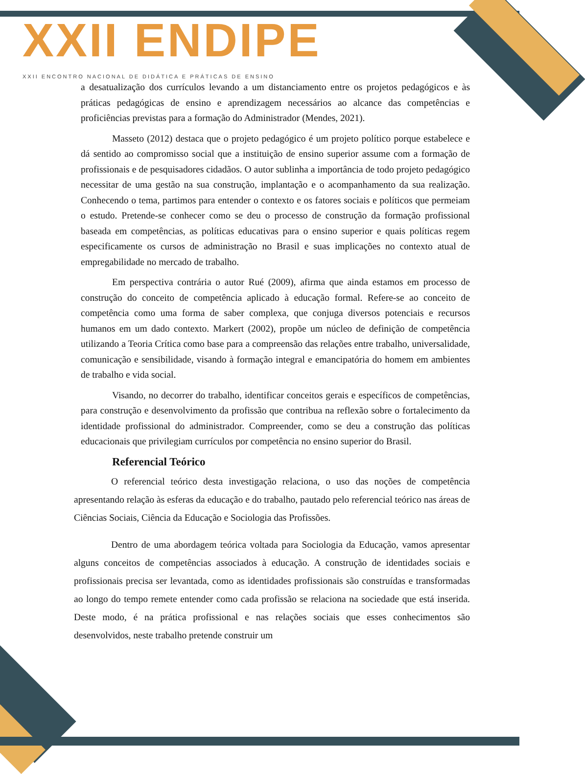XXII ENDIPE
XXII ENCONTRO NACIONAL DE DIDÁTICA E PRÁTICAS DE ENSINO
a desatualização dos currículos levando a um distanciamento entre os projetos pedagógicos e às práticas pedagógicas de ensino e aprendizagem necessários ao alcance das competências e proficiências previstas para a formação do Administrador (Mendes, 2021).
Masseto (2012) destaca que o projeto pedagógico é um projeto político porque estabelece e dá sentido ao compromisso social que a instituição de ensino superior assume com a formação de profissionais e de pesquisadores cidadãos. O autor sublinha a importância de todo projeto pedagógico necessitar de uma gestão na sua construção, implantação e o acompanhamento da sua realização. Conhecendo o tema, partimos para entender o contexto e os fatores sociais e políticos que permeiam o estudo. Pretende-se conhecer como se deu o processo de construção da formação profissional baseada em competências, as políticas educativas para o ensino superior e quais políticas regem especificamente os cursos de administração no Brasil e suas implicações no contexto atual de empregabilidade no mercado de trabalho.
Em perspectiva contrária o autor Rué (2009), afirma que ainda estamos em processo de construção do conceito de competência aplicado à educação formal. Refere-se ao conceito de competência como uma forma de saber complexa, que conjuga diversos potenciais e recursos humanos em um dado contexto. Markert (2002), propõe um núcleo de definição de competência utilizando a Teoria Crítica como base para a compreensão das relações entre trabalho, universalidade, comunicação e sensibilidade, visando à formação integral e emancipatória do homem em ambientes de trabalho e vida social.
Visando, no decorrer do trabalho, identificar conceitos gerais e específicos de competências, para construção e desenvolvimento da profissão que contribua na reflexão sobre o fortalecimento da identidade profissional do administrador. Compreender, como se deu a construção das políticas educacionais que privilegiam currículos por competência no ensino superior do Brasil.
Referencial Teórico
O referencial teórico desta investigação relaciona, o uso das noções de competência apresentando relação às esferas da educação e do trabalho, pautado pelo referencial teórico nas áreas de Ciências Sociais, Ciência da Educação e Sociologia das Profissões.
Dentro de uma abordagem teórica voltada para Sociologia da Educação, vamos apresentar alguns conceitos de competências associados à educação. A construção de identidades sociais e profissionais precisa ser levantada, como as identidades profissionais são construídas e transformadas ao longo do tempo remete entender como cada profissão se relaciona na sociedade que está inserida. Deste modo, é na prática profissional e nas relações sociais que esses conhecimentos são desenvolvidos, neste trabalho pretende construir um